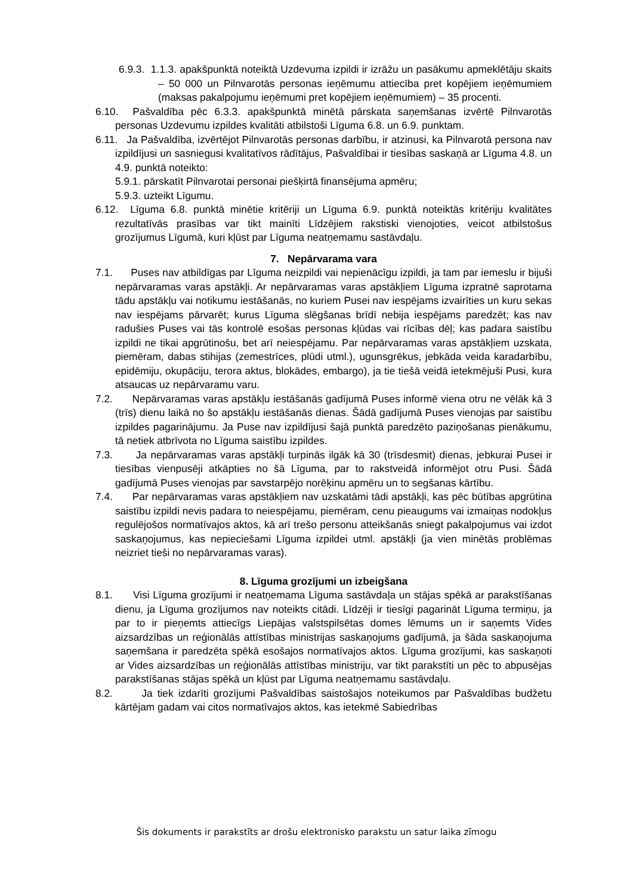6.9.3. 1.1.3. apakšpunktā noteiktā Uzdevuma izpildi ir izrāžu un pasākumu apmeklētāju skaits – 50 000 un Pilnvarotās personas ieņēmumu attiecība pret kopējiem ieņēmumiem (maksas pakalpojumu ieņēmumi pret kopējiem ieņēmumiem) – 35 procenti.
6.10. Pašvaldība pēc 6.3.3. apakšpunktā minētā pārskata saņemšanas izvērtē Pilnvarotās personas Uzdevumu izpildes kvalitāti atbilstoši Līguma 6.8. un 6.9. punktam.
6.11. Ja Pašvaldība, izvērtējot Pilnvarotās personas darbību, ir atzinusi, ka Pilnvarotā persona nav izpildījusi un sasniegusi kvalitatīvos rādītājus, Pašvaldībai ir tiesības saskaņā ar Līguma 4.8. un 4.9. punktā noteikto:
5.9.1. pārskatīt Pilnvarotai personai piešķirtā finansējuma apmēru;
5.9.3. uzteikt Līgumu.
6.12. Līguma 6.8. punktā minētie kritēriji un Līguma 6.9. punktā noteiktās kritēriju kvalitātes rezultatīvās prasības var tikt mainīti Līdzējiem rakstiski vienojoties, veicot atbilstošus grozījumus Līgumā, kuri kļūst par Līguma neatņemamu sastāvdaļu.
7. Nepārvarama vara
7.1. Puses nav atbildīgas par Līguma neizpildi vai nepienācīgu izpildi, ja tam par iemeslu ir bijuši nepārvaramas varas apstākļi. Ar nepārvaramas varas apstākļiem Līguma izpratnē saprotama tādu apstākļu vai notikumu iestāšanās, no kuriem Pusei nav iespējams izvairīties un kuru sekas nav iespējams pārvarēt; kurus Līguma slēgšanas brīdī nebija iespējams paredzēt; kas nav radušies Puses vai tās kontrolē esošas personas kļūdas vai rīcības dēļ; kas padara saistību izpildi ne tikai apgrūtinošu, bet arī neiespējamu. Par nepārvaramas varas apstākļiem uzskata, piemēram, dabas stihijas (zemestrīces, plūdi utml.), ugunsgrēkus, jebkāda veida karadarbību, epidēmiju, okupāciju, terora aktus, blokādes, embargo), ja tie tiešā veidā ietekmējuši Pusi, kura atsaucas uz nepārvaramu varu.
7.2. Nepārvaramas varas apstākļu iestāšanās gadījumā Puses informē viena otru ne vēlāk kā 3 (trīs) dienu laikā no šo apstākļu iestāšanās dienas. Šādā gadījumā Puses vienojas par saistību izpildes pagarinājumu. Ja Puse nav izpildījusi šajā punktā paredzēto paziņošanas pienākumu, tā netiek atbrīvota no Līguma saistību izpildes.
7.3. Ja nepārvaramas varas apstākļi turpinās ilgāk kā 30 (trīsdesmit) dienas, jebkurai Pusei ir tiesības vienpusēji atkāpties no šā Līguma, par to rakstveidā informējot otru Pusi. Šādā gadījumā Puses vienojas par savstarpējo norēķinu apmēru un to segšanas kārtību.
7.4. Par nepārvaramas varas apstākļiem nav uzskatāmi tādi apstākļi, kas pēc būtības apgrūtina saistību izpildi nevis padara to neiespējamu, piemēram, cenu pieaugums vai izmaiņas nodokļus regulējošos normatīvajos aktos, kā arī trešo personu atteikšanās sniegt pakalpojumus vai izdot saskaņojumus, kas nepieciešami Līguma izpildei utml. apstākļi (ja vien minētās problēmas neizriet tieši no nepārvaramas varas).
8. Līguma grozījumi un izbeigšana
8.1. Visi Līguma grozījumi ir neatņemama Līguma sastāvdaļa un stājas spēkā ar parakstīšanas dienu, ja Līguma grozījumos nav noteikts citādi. Līdzēji ir tiesīgi pagarināt Līguma termiņu, ja par to ir pieņemts attiecīgs Liepājas valstspilsētas domes lēmums un ir saņemts Vides aizsardzības un reģionālās attīstības ministrijas saskaņojums gadījumā, ja šāda saskaņojuma saņemšana ir paredzēta spēkā esošajos normatīvajos aktos. Līguma grozījumi, kas saskaņoti ar Vides aizsardzības un reģionālās attīstības ministriju, var tikt parakstīti un pēc to abpusējas parakstīšanas stājas spēkā un kļūst par Līguma neatņemamu sastāvdaļu.
8.2. Ja tiek izdarīti grozījumi Pašvaldības saistošajos noteikumos par Pašvaldības budžetu kārtējam gadam vai citos normatīvajos aktos, kas ietekmē Sabiedrības
Šis dokuments ir parakstīts ar drošu elektronisko parakstu un satur laika zīmogu